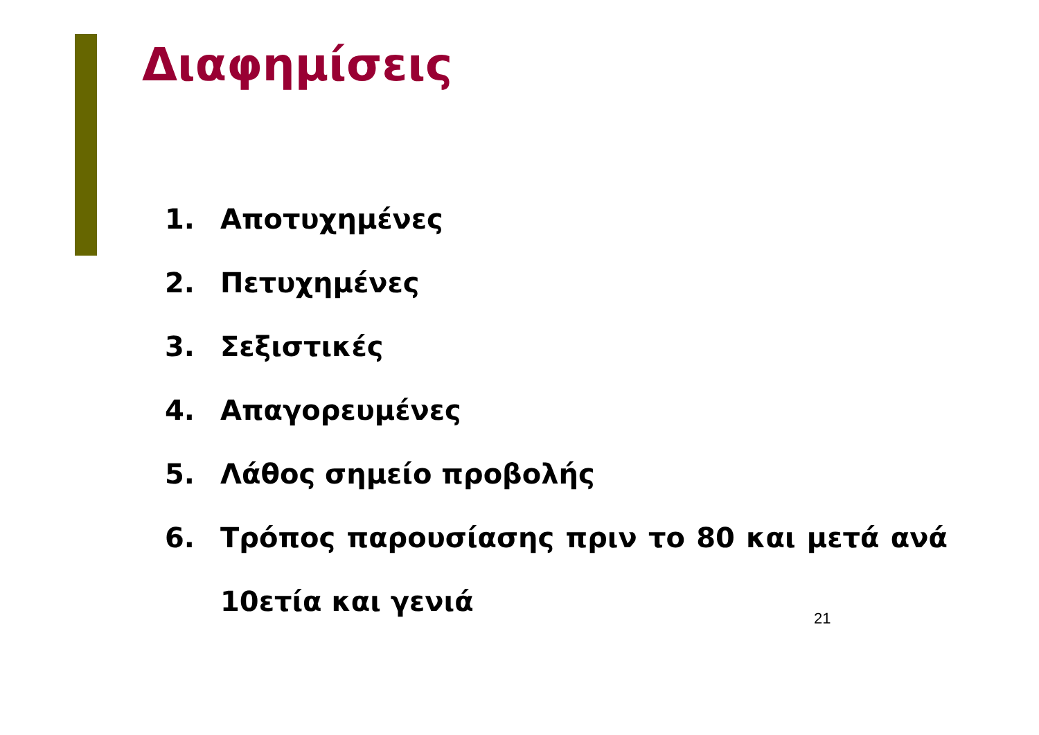Διαφημίσεις
1. Αποτυχημένες
2. Πετυχημένες
3. Σεξιστικές
4. Απαγορευμένες
5. Λάθος σημείο προβολής
6. Τρόπος παρουσίασης πριν το 80 και μετά ανά 10ετία και γενιά
21